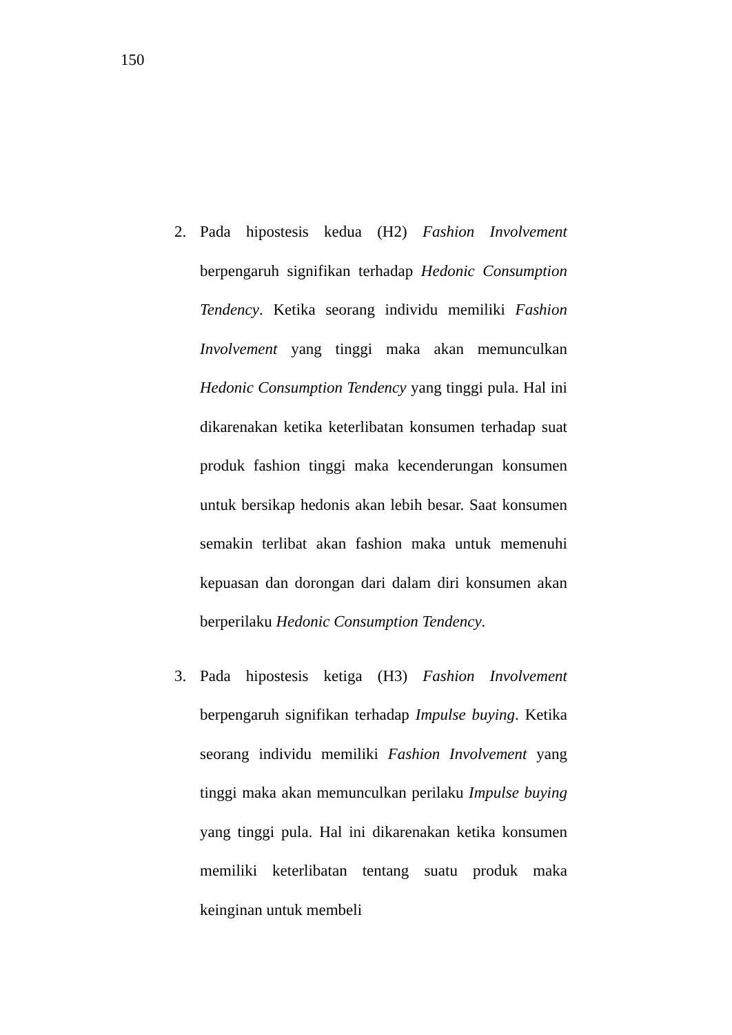150
2. Pada hipostesis kedua (H2) Fashion Involvement berpengaruh signifikan terhadap Hedonic Consumption Tendency. Ketika seorang individu memiliki Fashion Involvement yang tinggi maka akan memunculkan Hedonic Consumption Tendency yang tinggi pula. Hal ini dikarenakan ketika keterlibatan konsumen terhadap suat produk fashion tinggi maka kecenderungan konsumen untuk bersikap hedonis akan lebih besar. Saat konsumen semakin terlibat akan fashion maka untuk memenuhi kepuasan dan dorongan dari dalam diri konsumen akan berperilaku Hedonic Consumption Tendency.
3. Pada hipostesis ketiga (H3) Fashion Involvement berpengaruh signifikan terhadap Impulse buying. Ketika seorang individu memiliki Fashion Involvement yang tinggi maka akan memunculkan perilaku Impulse buying yang tinggi pula. Hal ini dikarenakan ketika konsumen memiliki keterlibatan tentang suatu produk maka keinginan untuk membeli